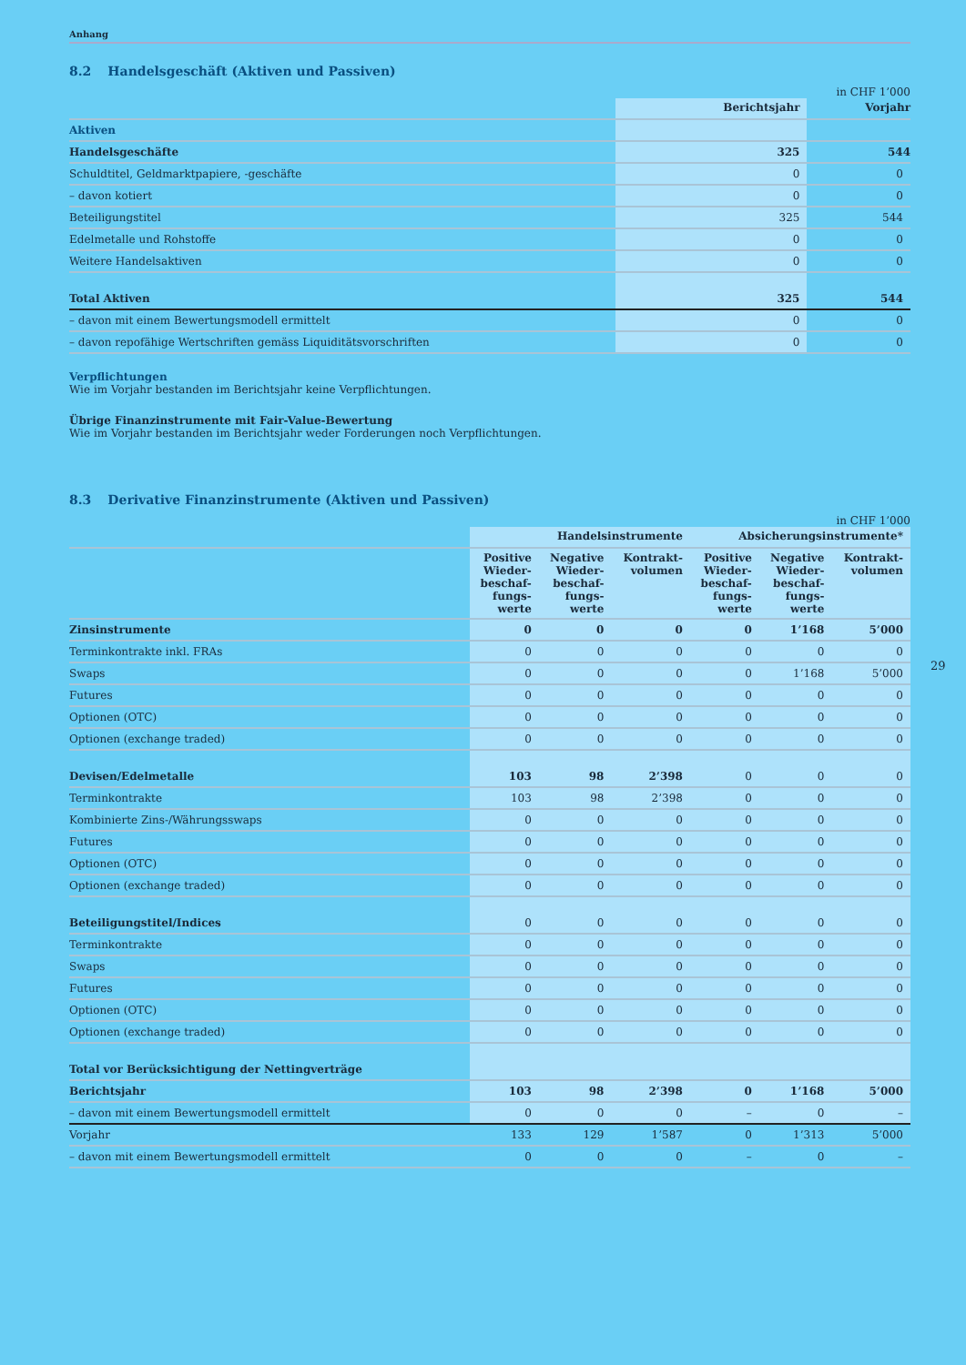Anhang
8.2 Handelsgeschäft (Aktiven und Passiven)
in CHF 1’000
| | Berichtsjahr | Vorjahr |
| --- | --- | --- |
| Aktiven | | |
| Handelsgeschäfte | 325 | 544 |
| Schuldtitel, Geldmarktpapiere, -geschäfte | 0 | 0 |
| – davon kotiert | 0 | 0 |
| Beteiligungstitel | 325 | 544 |
| Edelmetalle und Rohstoffe | 0 | 0 |
| Weitere Handelsaktiven | 0 | 0 |
| Total Aktiven | 325 | 544 |
| – davon mit einem Bewertungsmodell ermittelt | 0 | 0 |
| – davon repofähige Wertschriften gemäss Liquiditätsvorschriften | 0 | 0 |
Verpflichtungen
Wie im Vorjahr bestanden im Berichtsjahr keine Verpflichtungen.
Übrige Finanzinstrumente mit Fair-Value-Bewertung
Wie im Vorjahr bestanden im Berichtsjahr weder Forderungen noch Verpflichtungen.
8.3 Derivative Finanzinstrumente (Aktiven und Passiven)
in CHF 1’000
| | Handelsinstrumente | | | Absicherungsinstrumente* | | |
| --- | --- | --- | --- | --- | --- | --- |
| | Positive Wieder- beschaf- fungs- werte | Negative Wieder- beschaf- fungs- werte | Kontrakt- volumen | Positive Wieder- beschaf- fungs- werte | Negative Wieder- beschaf- fungs- werte | Kontrakt- volumen |
| Zinsinstrumente | 0 | 0 | 0 | 0 | 1’168 | 5’000 |
| Terminkontrakte inkl. FRAs | 0 | 0 | 0 | 0 | 0 | 0 |
| Swaps | 0 | 0 | 0 | 0 | 1’168 | 5’000 |
| Futures | 0 | 0 | 0 | 0 | 0 | 0 |
| Optionen (OTC) | 0 | 0 | 0 | 0 | 0 | 0 |
| Optionen (exchange traded) | 0 | 0 | 0 | 0 | 0 | 0 |
| Devisen/Edelmetalle | 103 | 98 | 2’398 | 0 | 0 | 0 |
| Terminkontrakte | 103 | 98 | 2’398 | 0 | 0 | 0 |
| Kombinierte Zins-/Währungsswaps | 0 | 0 | 0 | 0 | 0 | 0 |
| Futures | 0 | 0 | 0 | 0 | 0 | 0 |
| Optionen (OTC) | 0 | 0 | 0 | 0 | 0 | 0 |
| Optionen (exchange traded) | 0 | 0 | 0 | 0 | 0 | 0 |
| Beteiligungstitel/Indices | 0 | 0 | 0 | 0 | 0 | 0 |
| Terminkontrakte | 0 | 0 | 0 | 0 | 0 | 0 |
| Swaps | 0 | 0 | 0 | 0 | 0 | 0 |
| Futures | 0 | 0 | 0 | 0 | 0 | 0 |
| Optionen (OTC) | 0 | 0 | 0 | 0 | 0 | 0 |
| Optionen (exchange traded) | 0 | 0 | 0 | 0 | 0 | 0 |
| Total vor Berücksichtigung der Nettingverträge | | | | | | |
| Berichtsjahr | 103 | 98 | 2’398 | 0 | 1’168 | 5’000 |
| – davon mit einem Bewertungsmodell ermittelt | 0 | 0 | 0 | – | 0 | – |
| Vorjahr | 133 | 129 | 1’587 | 0 | 1’313 | 5’000 |
| – davon mit einem Bewertungsmodell ermittelt | 0 | 0 | 0 | – | 0 | – |
29